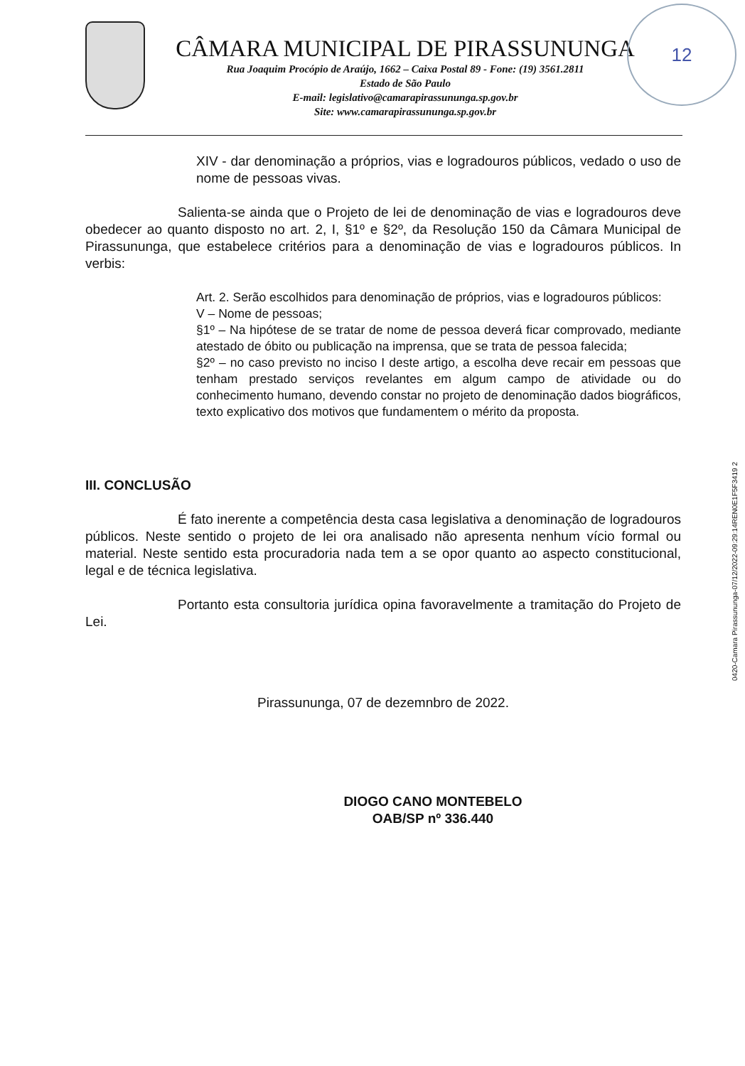CÂMARA MUNICIPAL DE PIRASSUNUNGA
Rua Joaquim Procópio de Araújo, 1662 – Caixa Postal 89 - Fone: (19) 3561.2811
Estado de São Paulo
E-mail: legislativo@camarapirassununga.sp.gov.br
Site: www.camarapirassununga.sp.gov.br
12
XIV - dar denominação a próprios, vias e logradouros públicos, vedado o uso de nome de pessoas vivas.
Salienta-se ainda que o Projeto de lei de denominação de vias e logradouros deve obedecer ao quanto disposto no art. 2, I, §1º e §2º, da Resolução 150 da Câmara Municipal de Pirassununga, que estabelece critérios para a denominação de vias e logradouros públicos. In verbis:
Art. 2. Serão escolhidos para denominação de próprios, vias e logradouros públicos:
V – Nome de pessoas;
§1º – Na hipótese de se tratar de nome de pessoa deverá ficar comprovado, mediante atestado de óbito ou publicação na imprensa, que se trata de pessoa falecida;
§2º – no caso previsto no inciso I deste artigo, a escolha deve recair em pessoas que tenham prestado serviços revelantes em algum campo de atividade ou do conhecimento humano, devendo constar no projeto de denominação dados biográficos, texto explicativo dos motivos que fundamentem o mérito da proposta.
III. CONCLUSÃO
É fato inerente a competência desta casa legislativa a denominação de logradouros públicos. Neste sentido o projeto de lei ora analisado não apresenta nenhum vício formal ou material. Neste sentido esta procuradoria nada tem a se opor quanto ao aspecto constitucional, legal e de técnica legislativa.
Portanto esta consultoria jurídica opina favoravelmente a tramitação do Projeto de Lei.
Pirassununga, 07 de dezemnbro de 2022.
DIOGO CANO MONTEBELO
OAB/SP nº 336.440
0420-Camara Pirassununga-07/12/2022-09:29:14REN0E1F5F3419 2